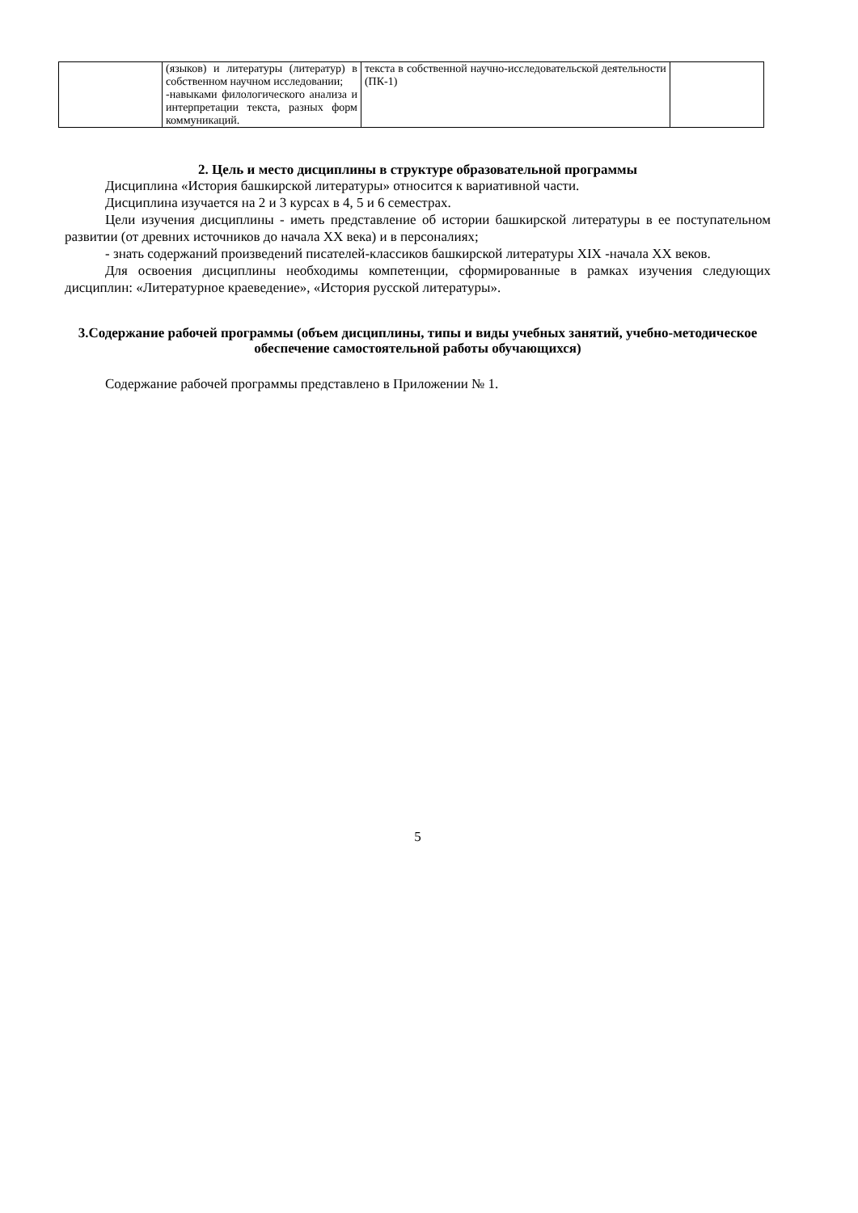| | (языков) и литературы (литератур) в собственном научном исследовании; -навыками филологического анализа и интерпретации текста, разных форм коммуникаций. | текста в собственной научно-исследовательской деятельности (ПК-1) | |
2. Цель и место дисциплины в структуре образовательной программы
Дисциплина «История башкирской литературы» относится к вариативной части.
Дисциплина изучается на 2 и 3 курсах в 4, 5 и 6 семестрах.
Цели изучения дисциплины - иметь представление об истории башкирской литературы в ее поступательном развитии (от древних источников до начала ХХ века) и в персоналиях;
- знать содержаний произведений писателей-классиков башкирской литературы XIX -начала ХХ веков.
Для освоения дисциплины необходимы компетенции, сформированные в рамках изучения следующих дисциплин: «Литературное краеведение», «История русской литературы».
3.Содержание рабочей программы (объем дисциплины, типы и виды учебных занятий, учебно-методическое обеспечение самостоятельной работы обучающихся)
Содержание рабочей программы представлено в Приложении № 1.
5